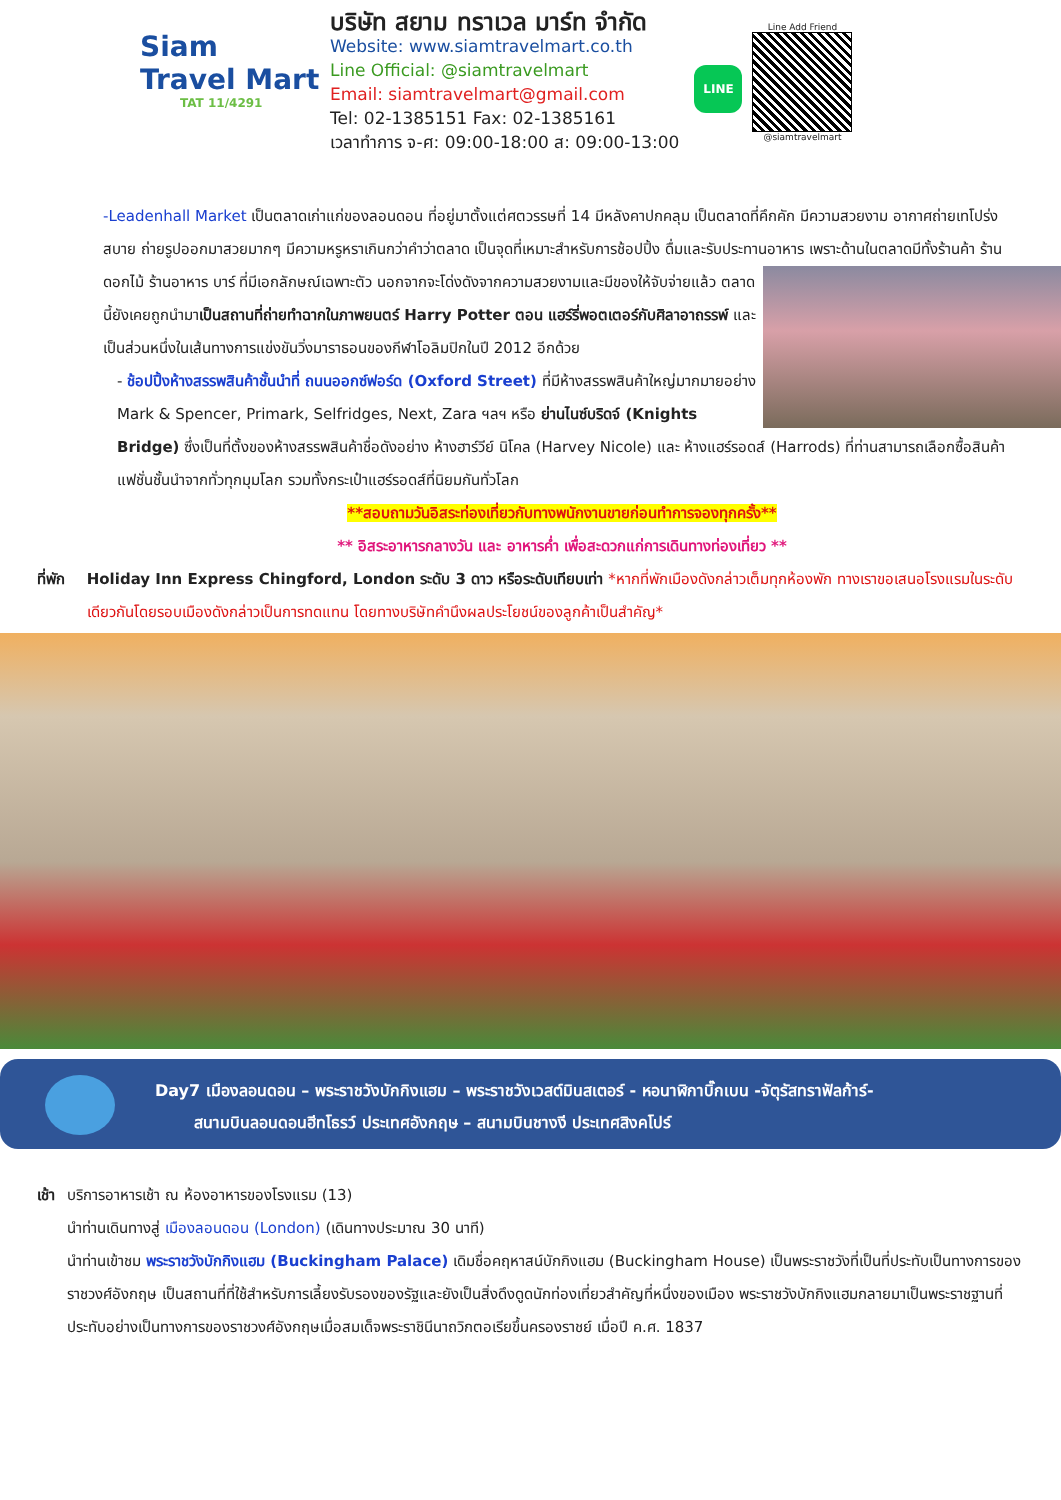Siam
Travel Mart
TAT 11/4291
บริษัท สยาม ทราเวล มาร์ท จำกัด
Website: www.siamtravelmart.co.th
Line Official: @siamtravelmart
Email: siamtravelmart@gmail.com
Tel: 02-1385151 Fax: 02-1385161
เวลาทำการ จ-ศ: 09:00-18:00 ส: 09:00-13:00
LINE
Line Add Friend
@siamtravelmart
-Leadenhall Market เป็นตลาดเก่าแก่ของลอนดอน ที่อยู่มาตั้งแต่ศตวรรษที่ 14 มีหลังคาปกคลุม เป็นตลาดที่คึกคัก มีความสวยงาม อากาศถ่ายเทโปร่งสบาย ถ่ายรูปออกมาสวยมากๆ มีความหรูหราเกินกว่าคำว่าตลาด เป็นจุดที่เหมาะสำหรับการช้อปปิ้ง ดื่มและรับประทานอาหาร เพราะด้านในตลาดมีทั้งร้านค้า ร้านดอกไม้ ร้านอาหาร บาร์ ที่มีเอกลักษณ์เฉพาะตัว นอกจากจะโด่งดังจากความสวยงามและมีของให้จับจ่ายแล้ว ตลาดนี้ยังเคยถูกนำมาเป็นสถานที่ถ่ายทำฉากในภาพยนตร์ Harry Potter ตอน แฮร์รี่พอตเตอร์กับศิลาอาถรรพ์ และเป็นส่วนหนึ่งในเส้นทางการแข่งขันวิ่งมาราธอนของกีฬาโอลิมปิกในปี 2012 อีกด้วย
- ช้อปปิ้งห้างสรรพสินค้าชั้นนำที่ ถนนออกซ์ฟอร์ด (Oxford Street) ที่มีห้างสรรพสินค้าใหญ่มากมายอย่าง Mark & Spencer, Primark, Selfridges, Next, Zara ฯลฯ หรือ ย่านไนซ์บริดจ์ (Knights Bridge) ซึ่งเป็นที่ตั้งของห้างสรรพสินค้าชื่อดังอย่าง ห้างฮาร์วีย์ นิโคล (Harvey Nicole) และ ห้างแฮร์รอดส์ (Harrods) ที่ท่านสามารถเลือกซื้อสินค้าแฟชั่นชั้นนำจากทั่วทุกมุมโลก รวมทั้งกระเป๋าแฮร์รอดส์ที่นิยมกันทั่วโลก
**สอบถามวันอิสระท่องเที่ยวกับทางพนักงานขายก่อนทำการจองทุกครั้ง**
** อิสระอาหารกลางวัน และ อาหารค่ำ เพื่อสะดวกแก่การเดินทางท่องเที่ยว **
ที่พัก
Holiday Inn Express Chingford, London ระดับ 3 ดาว หรือระดับเทียบเท่า *หากที่พักเมืองดังกล่าวเต็มทุกห้องพัก ทางเราขอเสนอโรงแรมในระดับเดียวกันโดยรอบเมืองดังกล่าวเป็นการทดแทน โดยทางบริษัทคำนึงผลประโยชน์ของลูกค้าเป็นสำคัญ*
Day7 เมืองลอนดอน – พระราชวังบักกิงแฮม – พระราชวังเวสต์มินสเตอร์ - หอนาฬิกาบิ๊กเบน -จัตุรัสทราฟัลก้าร์-
สนามบินลอนดอนฮีทโธรว์ ประเทศอังกฤษ – สนามบินชางงี ประเทศสิงคโปร์
เช้า
บริการอาหารเช้า ณ ห้องอาหารของโรงแรม (13)
นำท่านเดินทางสู่ เมืองลอนดอน (London) (เดินทางประมาณ 30 นาที)
นำท่านเข้าชม พระราชวังบักกิงแฮม (Buckingham Palace) เดิมชื่อคฤหาสน์บักกิงแฮม (Buckingham House) เป็นพระราชวังที่เป็นที่ประทับเป็นทางการของราชวงศ์อังกฤษ เป็นสถานที่ที่ใช้สำหรับการเลี้ยงรับรองของรัฐและยังเป็นสิ่งดึงดูดนักท่องเที่ยวสำคัญที่หนึ่งของเมือง พระราชวังบักกิงแฮมกลายมาเป็นพระราชฐานที่ประทับอย่างเป็นทางการของราชวงศ์อังกฤษเมื่อสมเด็จพระราชินีนาถวิกตอเรียขึ้นครองราชย์ เมื่อปี ค.ศ. 1837